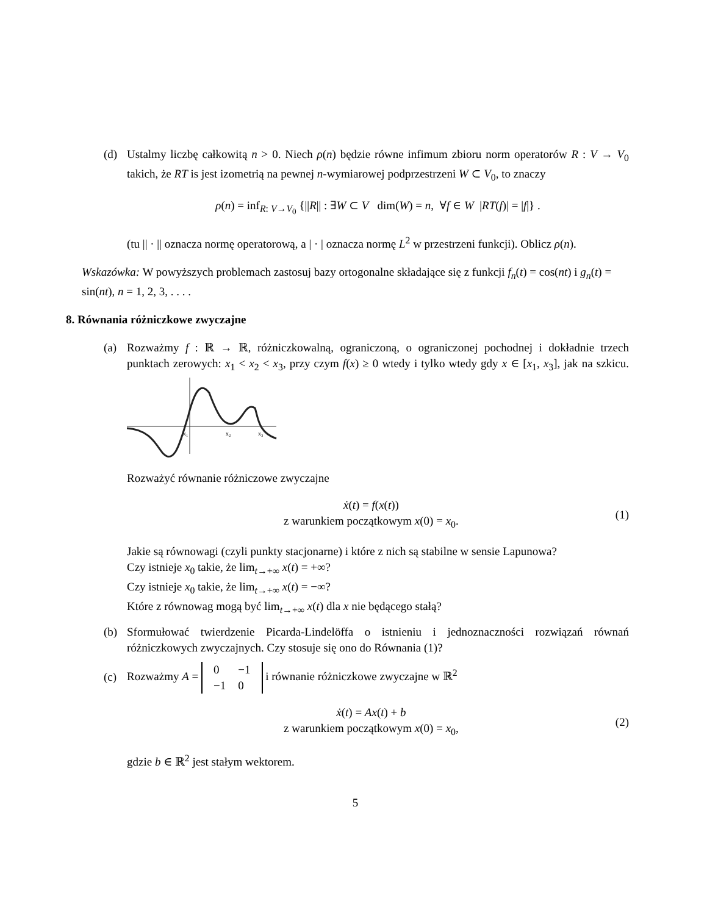(d) Ustalmy liczbę całkowitą n > 0. Niech ρ(n) będzie równe infimum zbioru norm operatorów R : V → V<sub>0</sub> takich, że RT is jest izometrią na pewnej n-wymiarowej podprzestrzeni W ⊂ V<sub>0</sub>, to znaczy
ρ(n) = inf<sub>R: V→V<sub>0</sub></sub> {||R|| : ∃W ⊂ V dim(W) = n, ∀f ∈ W |RT(f)| = |f|} .
(tu || · || oznacza normę operatorową, a | · | oznacza normę L<sup>2</sup> w przestrzeni funkcji). Oblicz ρ(n).
Wskazówka: W powyższych problemach zastosuj bazy ortogonalne składające się z funkcji f<sub>n</sub>(t) = cos(nt) i g<sub>n</sub>(t) = sin(nt), n = 1, 2, 3, . . . .
8. Równania różniczkowe zwyczajne
(a) Rozważmy f : ℝ → ℝ, różniczkowalną, ograniczoną, o ograniczonej pochodnej i dokładnie trzech punktach zerowych: x<sub>1</sub> < x<sub>2</sub> < x<sub>3</sub>, przy czym f(x) ≥ 0 wtedy i tylko wtedy gdy x ∈ [x<sub>1</sub>, x<sub>3</sub>], jak na szkicu.
x₁
x₂
x₃
Rozważyć równanie różniczowe zwyczajne
ẋ(t) = f(x(t))
z warunkiem początkowym x(0) = x<sub>0</sub>.
(1)
Jakie są równowagi (czyli punkty stacjonarne) i które z nich są stabilne w sensie Lapunowa?
Czy istnieje x<sub>0</sub> takie, że lim<sub>t→+∞</sub> x(t) = +∞?
Czy istnieje x<sub>0</sub> takie, że lim<sub>t→+∞</sub> x(t) = −∞?
Które z równowag mogą być lim<sub>t→+∞</sub> x(t) dla x nie będącego stałą?
(b) Sformułować twierdzenie Picarda-Lindelöffa o istnieniu i jednoznaczności rozwiązań równań różniczkowych zwyczajnych. Czy stosuje się ono do Równania (1)?
(c)
Rozważmy A =
| 0 | −1 |
| −1 | 0 |
i równanie różniczkowe zwyczajne w ℝ<sup>2</sup>
ẋ(t) = Ax(t) + b
z warunkiem początkowym x(0) = x<sub>0</sub>,
(2)
gdzie b ∈ ℝ<sup>2</sup> jest stałym wektorem.
5